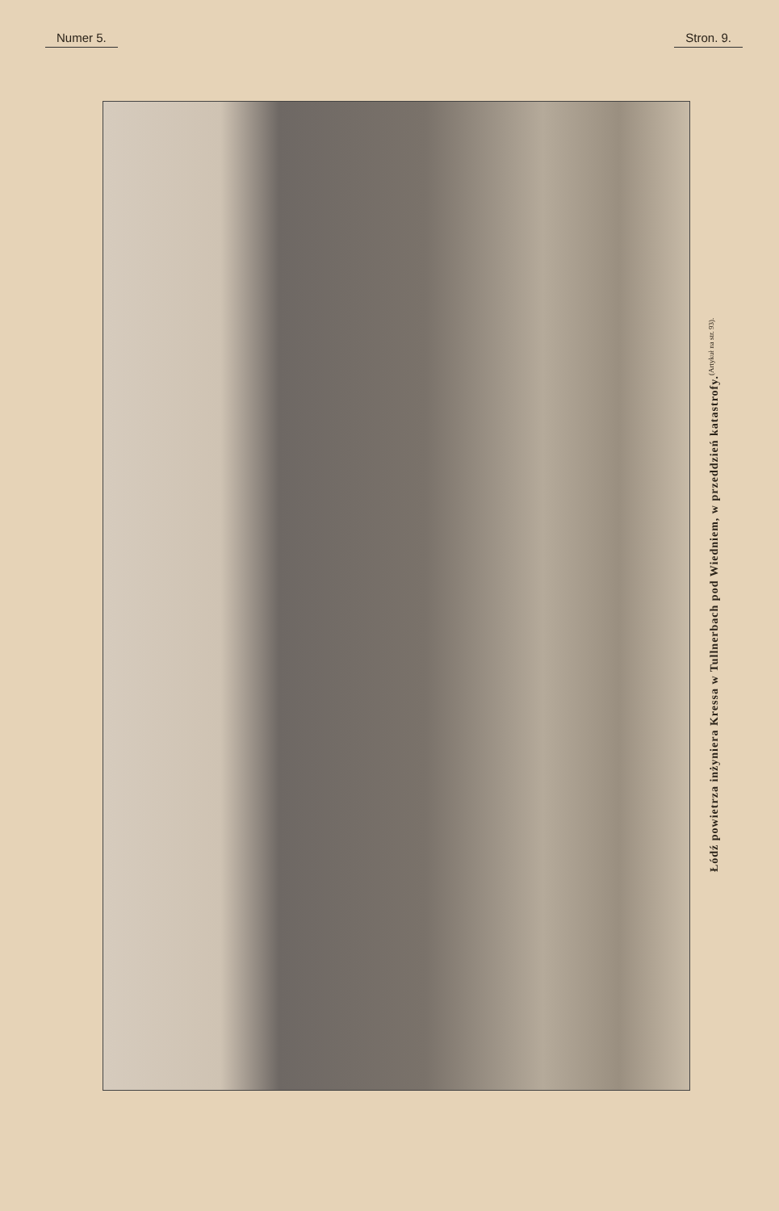Numer 5. Stron. 9.
Łódź powietrza inżyniera Kressa w Tullnerbach pod Wiedniem, w przeddzień katastrofy. (Artykuł na str. 93).